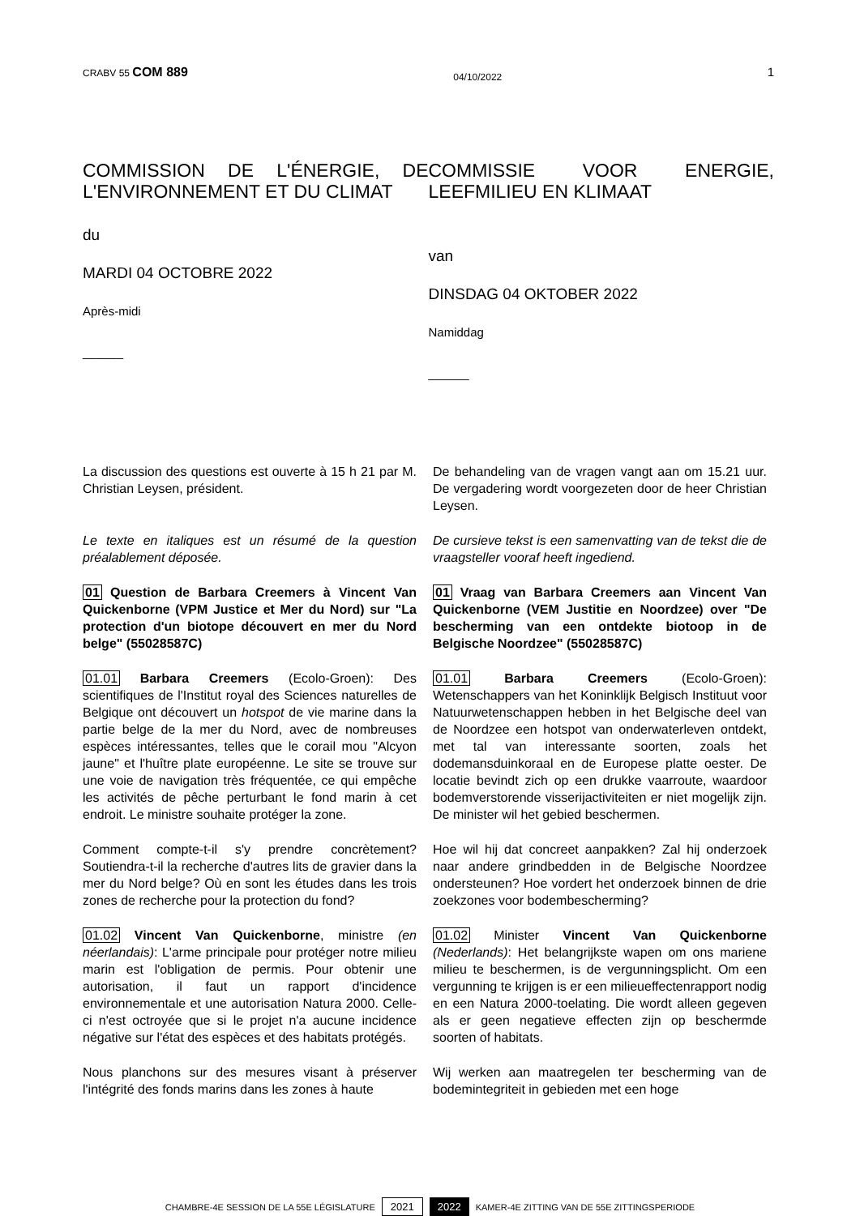CRABV 55 COM 889 04/10/2022 1
COMMISSION DE L'ÉNERGIE, DE L'ENVIRONNEMENT ET DU CLIMAT
du
MARDI 04 OCTOBRE 2022
Après-midi
______
COMMISSIE VOOR ENERGIE, LEEFMILIEU EN KLIMAAT
van
DINSDAG 04 OKTOBER 2022
Namiddag
______
La discussion des questions est ouverte à 15 h 21 par M. Christian Leysen, président.
Le texte en italiques est un résumé de la question préalablement déposée.
01 Question de Barbara Creemers à Vincent Van Quickenborne (VPM Justice et Mer du Nord) sur "La protection d'un biotope découvert en mer du Nord belge" (55028587C)
01.01 Barbara Creemers (Ecolo-Groen): Des scientifiques de l'Institut royal des Sciences naturelles de Belgique ont découvert un hotspot de vie marine dans la partie belge de la mer du Nord, avec de nombreuses espèces intéressantes, telles que le corail mou "Alcyon jaune" et l'huître plate européenne. Le site se trouve sur une voie de navigation très fréquentée, ce qui empêche les activités de pêche perturbant le fond marin à cet endroit. Le ministre souhaite protéger la zone.
Comment compte-t-il s'y prendre concrètement? Soutiendra-t-il la recherche d'autres lits de gravier dans la mer du Nord belge? Où en sont les études dans les trois zones de recherche pour la protection du fond?
01.02 Vincent Van Quickenborne, ministre (en néerlandais): L'arme principale pour protéger notre milieu marin est l'obligation de permis. Pour obtenir une autorisation, il faut un rapport d'incidence environnementale et une autorisation Natura 2000. Celle-ci n'est octroyée que si le projet n'a aucune incidence négative sur l'état des espèces et des habitats protégés.
Nous planchons sur des mesures visant à préserver l'intégrité des fonds marins dans les zones à haute
De behandeling van de vragen vangt aan om 15.21 uur. De vergadering wordt voorgezeten door de heer Christian Leysen.
De cursieve tekst is een samenvatting van de tekst die de vraagsteller vooraf heeft ingediend.
01 Vraag van Barbara Creemers aan Vincent Van Quickenborne (VEM Justitie en Noordzee) over "De bescherming van een ontdekte biotoop in de Belgische Noordzee" (55028587C)
01.01 Barbara Creemers (Ecolo-Groen): Wetenschappers van het Koninklijk Belgisch Instituut voor Natuurwetenschappen hebben in het Belgische deel van de Noordzee een hotspot van onderwaterleven ontdekt, met tal van interessante soorten, zoals het dodemansduinkoraal en de Europese platte oester. De locatie bevindt zich op een drukke vaarroute, waardoor bodemverstorende visserijactiviteiten er niet mogelijk zijn. De minister wil het gebied beschermen.
Hoe wil hij dat concreet aanpakken? Zal hij onderzoek naar andere grindbedden in de Belgische Noordzee ondersteunen? Hoe vordert het onderzoek binnen de drie zoekzones voor bodembescherming?
01.02 Minister Vincent Van Quickenborne (Nederlands): Het belangrijkste wapen om ons mariene milieu te beschermen, is de vergunningsplicht. Om een vergunning te krijgen is er een milieueffectenrapport nodig en een Natura 2000-toelating. Die wordt alleen gegeven als er geen negatieve effecten zijn op beschermde soorten of habitats.
Wij werken aan maatregelen ter bescherming van de bodemintegriteit in gebieden met een hoge
CHAMBRE-4E SESSION DE LA 55E LÉGISLATURE 2021 2022 KAMER-4E ZITTING VAN DE 55E ZITTINGSPERIODE